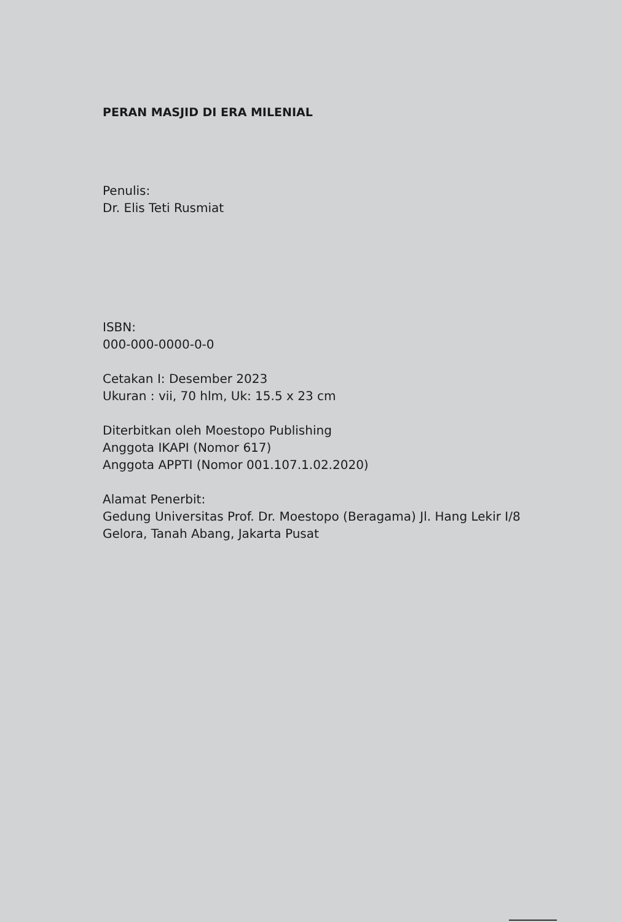PERAN MASJID DI ERA MILENIAL
Penulis:
Dr. Elis Teti Rusmiat
ISBN:
000-000-0000-0-0
Cetakan I: Desember 2023
Ukuran : vii, 70 hlm, Uk: 15.5 x 23 cm
Diterbitkan oleh Moestopo Publishing
Anggota IKAPI (Nomor 617)
Anggota APPTI (Nomor 001.107.1.02.2020)
Alamat Penerbit:
Gedung Universitas Prof. Dr. Moestopo (Beragama) Jl. Hang Lekir I/8
Gelora, Tanah Abang, Jakarta Pusat